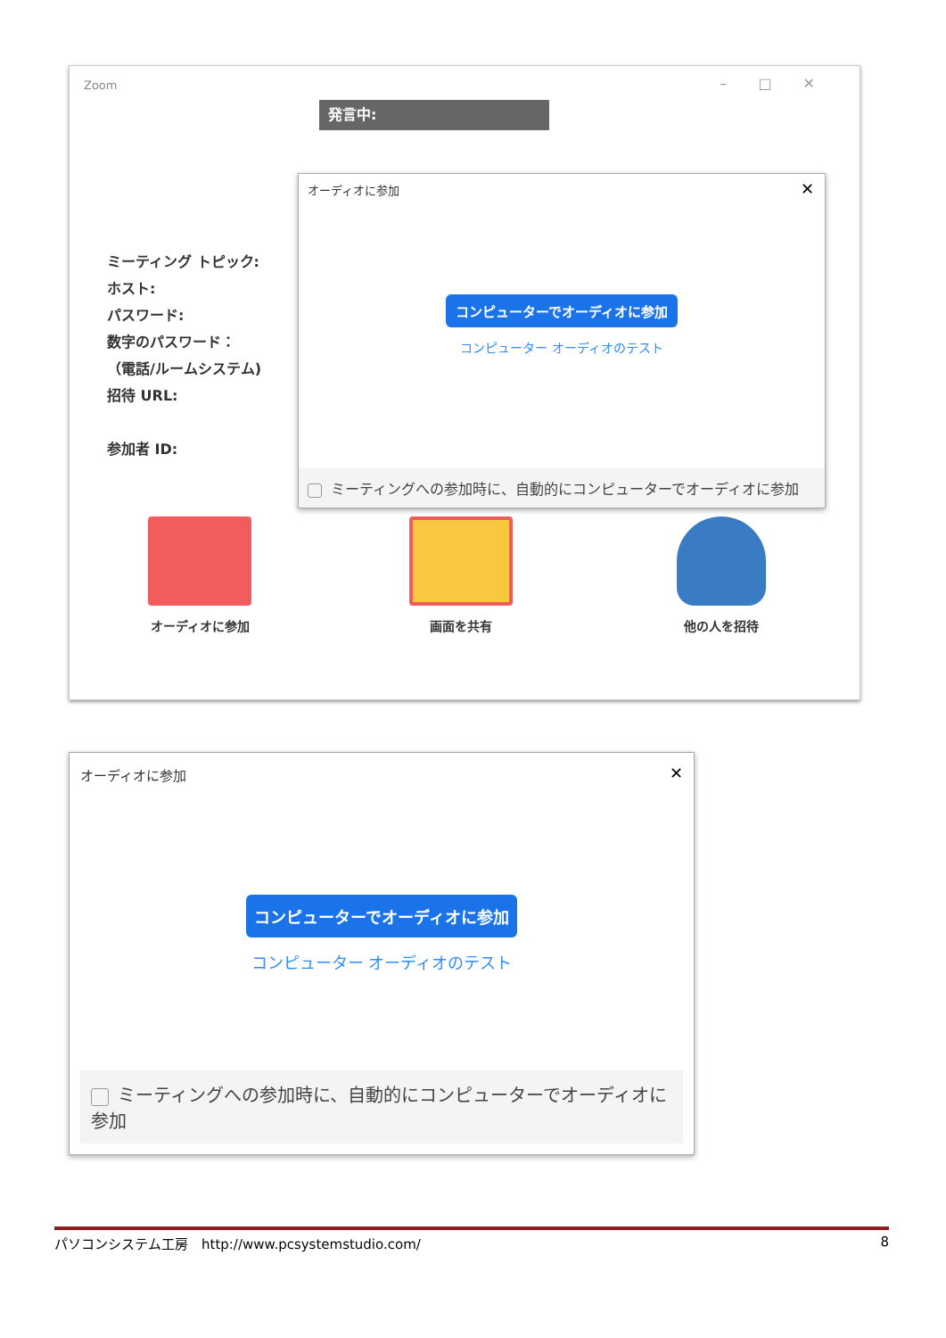Zoom
– □ ✕
発言中:
ミーティング トピック:
ホスト:
パスワード:
数字のパスワード：
（電話/ルームシステム)
招待 URL:
参加者 ID:
オーディオに参加
✕
コンピューターでオーディオに参加
コンピューター オーディオのテスト
ミーティングへの参加時に、自動的にコンピューターでオーディオに参加
オーディオに参加 画面を共有 他の人を招待
オーディオに参加
✕
コンピューターでオーディオに参加
コンピューター オーディオのテスト
ミーティングへの参加時に、自動的にコンピューターでオーディオに参加
パソコンシステム工房　http://www.pcsystemstudio.com/ 8